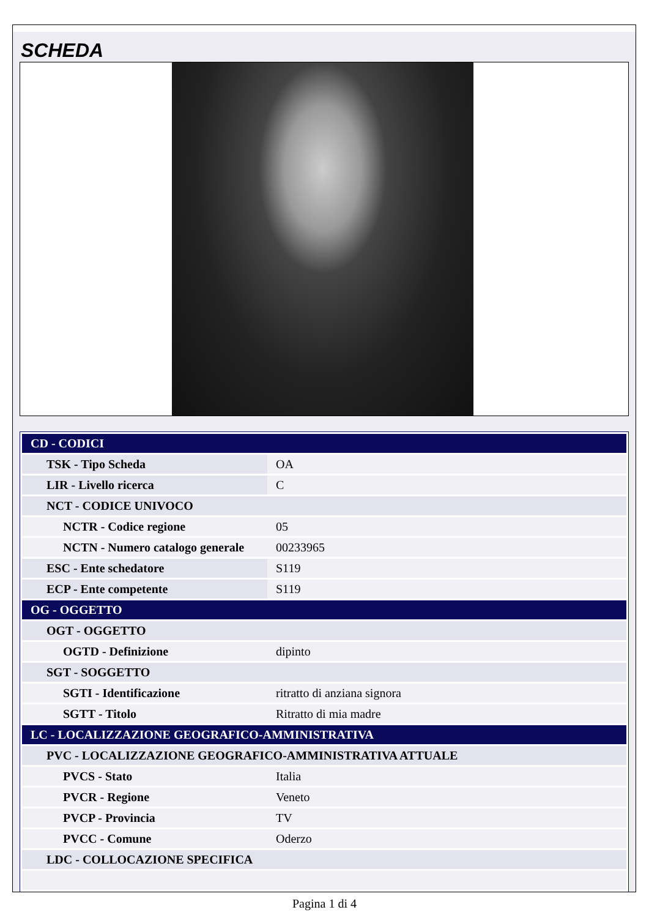SCHEDA
| CD - CODICI | |
| TSK - Tipo Scheda | OA |
| LIR - Livello ricerca | C |
| NCT - CODICE UNIVOCO | |
| NCTR - Codice regione | 05 |
| NCTN - Numero catalogo generale | 00233965 |
| ESC - Ente schedatore | S119 |
| ECP - Ente competente | S119 |
| OG - OGGETTO | |
| OGT - OGGETTO | |
| OGTD - Definizione | dipinto |
| SGT - SOGGETTO | |
| SGTI - Identificazione | ritratto di anziana signora |
| SGTT - Titolo | Ritratto di mia madre |
| LC - LOCALIZZAZIONE GEOGRAFICO-AMMINISTRATIVA | |
| PVC - LOCALIZZAZIONE GEOGRAFICO-AMMINISTRATIVA ATTUALE | |
| PVCS - Stato | Italia |
| PVCR - Regione | Veneto |
| PVCP - Provincia | TV |
| PVCC - Comune | Oderzo |
| LDC - COLLOCAZIONE SPECIFICA | |
Pagina 1 di 4